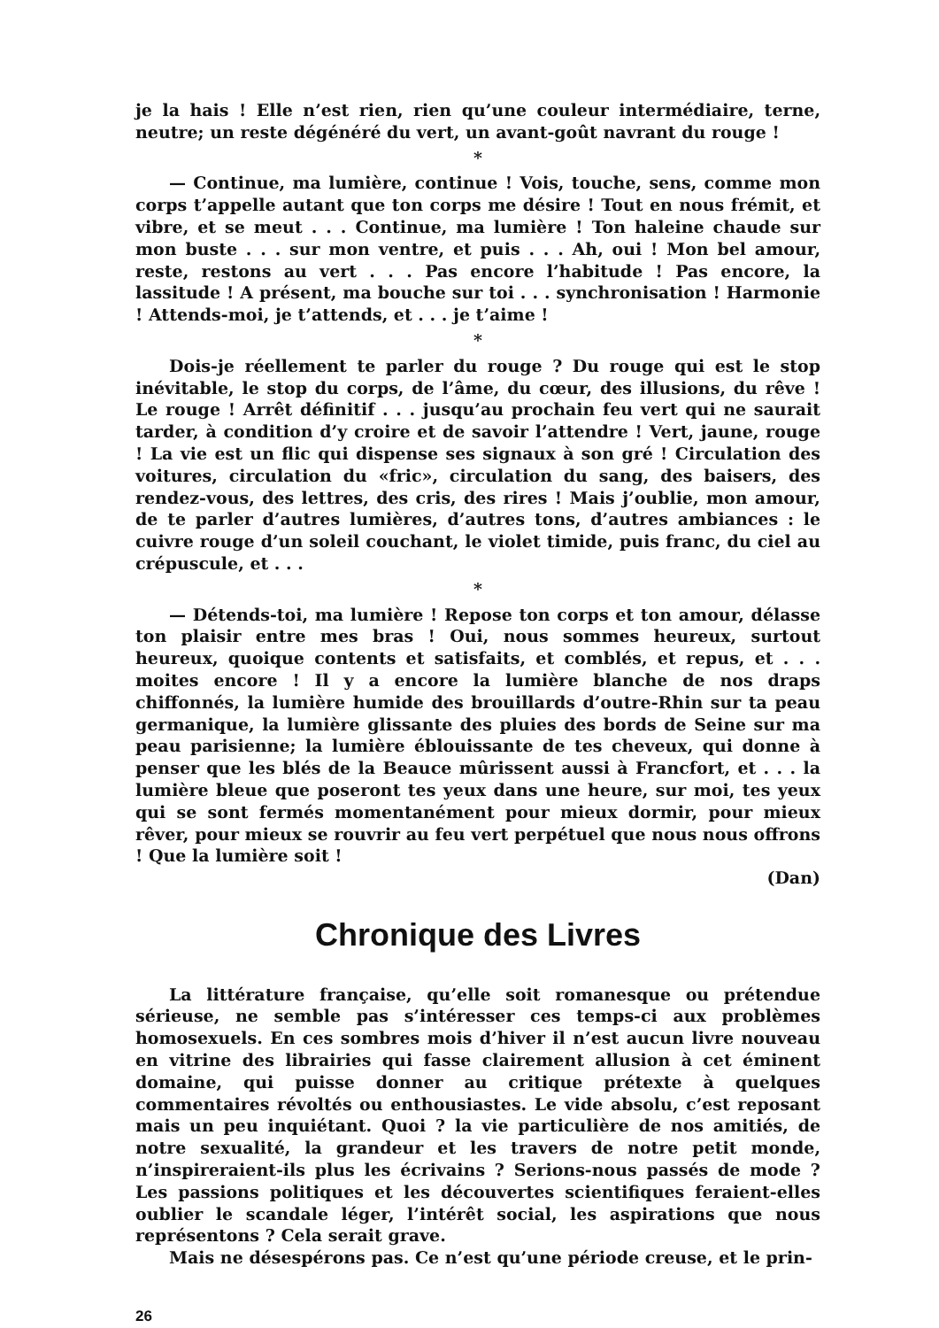je la hais ! Elle n’est rien, rien qu’une couleur intermédiaire, terne, neutre; un reste dégénéré du vert, un avant-goût navrant du rouge !
*
— Continue, ma lumière, continue ! Vois, touche, sens, comme mon corps t’appelle autant que ton corps me désire ! Tout en nous frémit, et vibre, et se meut . . . Continue, ma lumière ! Ton haleine chaude sur mon buste . . . sur mon ventre, et puis . . . Ah, oui ! Mon bel amour, reste, restons au vert . . . Pas encore l’habitude ! Pas encore, la lassitude ! A présent, ma bouche sur toi . . . synchronisation ! Harmonie ! Attends-moi, je t’attends, et . . . je t’aime !
*
Dois-je réellement te parler du rouge ? Du rouge qui est le stop inévitable, le stop du corps, de l’âme, du cœur, des illusions, du rêve ! Le rouge ! Arrêt définitif . . . jusqu’au prochain feu vert qui ne saurait tarder, à condition d’y croire et de savoir l’attendre ! Vert, jaune, rouge ! La vie est un flic qui dispense ses signaux à son gré ! Circulation des voitures, circulation du «fric», circulation du sang, des baisers, des rendez-vous, des lettres, des cris, des rires ! Mais j’oublie, mon amour, de te parler d’autres lumières, d’autres tons, d’autres ambiances : le cuivre rouge d’un soleil couchant, le violet timide, puis franc, du ciel au crépuscule, et . . .
*
— Détends-toi, ma lumière ! Repose ton corps et ton amour, délasse ton plaisir entre mes bras ! Oui, nous sommes heureux, surtout heureux, quoique contents et satisfaits, et comblés, et repus, et . . . moites encore ! Il y a encore la lumière blanche de nos draps chiffonnés, la lumière humide des brouillards d’outre-Rhin sur ta peau germanique, la lumière glissante des pluies des bords de Seine sur ma peau parisienne; la lumière éblouissante de tes cheveux, qui donne à penser que les blés de la Beauce mûrissent aussi à Francfort, et . . . la lumière bleue que poseront tes yeux dans une heure, sur moi, tes yeux qui se sont fermés momentanément pour mieux dormir, pour mieux rêver, pour mieux se rouvrir au feu vert perpétuel que nous nous offrons ! Que la lumière soit !
(Dan)
Chronique des Livres
La littérature française, qu’elle soit romanesque ou prétendue sérieuse, ne semble pas s’intéresser ces temps-ci aux problèmes homosexuels. En ces sombres mois d’hiver il n’est aucun livre nouveau en vitrine des librairies qui fasse clairement allusion à cet éminent domaine, qui puisse donner au critique prétexte à quelques commentaires révoltés ou enthousiastes. Le vide absolu, c’est reposant mais un peu inquiétant. Quoi ? la vie particulière de nos amitiés, de notre sexualité, la grandeur et les travers de notre petit monde, n’inspireraient-ils plus les écrivains ? Serions-nous passés de mode ? Les passions politiques et les découvertes scientifiques feraient-elles oublier le scandale léger, l’intérêt social, les aspirations que nous représentons ? Cela serait grave.
Mais ne désespérons pas. Ce n’est qu’une période creuse, et le prin-
26